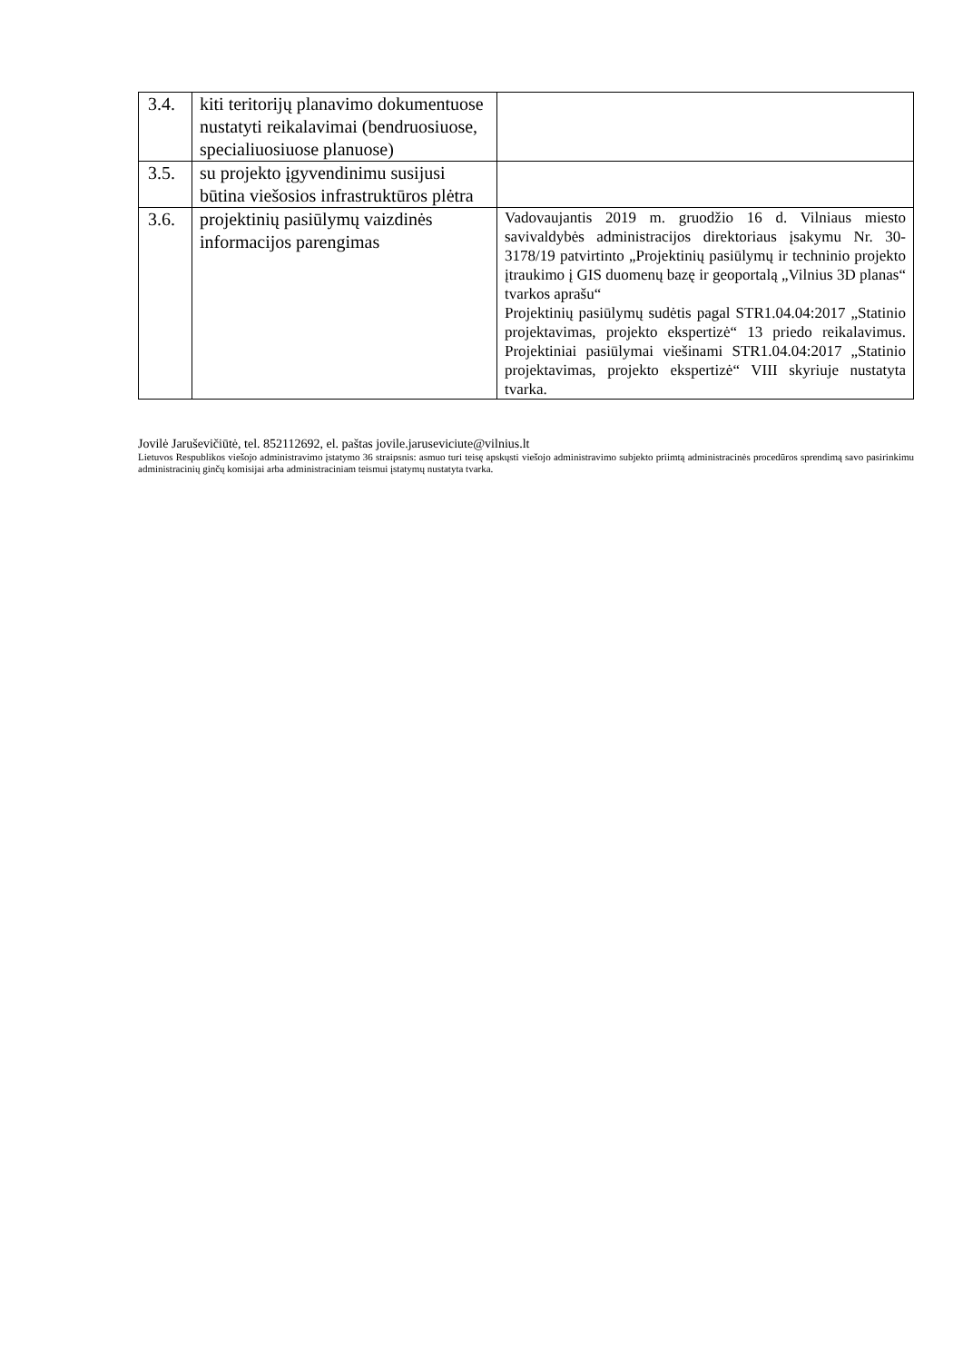| 3.4. | kiti teritorijų planavimo dokumentuose nustatyti reikalavimai (bendruosiuose, specialiuosiuose planuose) | |
| 3.5. | su projekto įgyvendinimu susijusi būtina viešosios infrastruktūros plėtra | |
| 3.6. | projektinių pasiūlymų vaizdinės informacijos parengimas | Vadovaujantis 2019 m. gruodžio 16 d. Vilniaus miesto savivaldybės administracijos direktoriaus įsakymu Nr. 30-3178/19 patvirtinto „Projektinių pasiūlymų ir techninio projekto įtraukimo į GIS duomenų bazę ir geoportalą „Vilnius 3D planas“ tvarkos aprašu“ Projektinių pasiūlymų sudėtis pagal STR1.04.04:2017 „Statinio projektavimas, projekto ekspertizė“ 13 priedo reikalavimus. Projektiniai pasiūlymai viešinami STR1.04.04:2017 „Statinio projektavimas, projekto ekspertizė“ VIII skyriuje nustatyta tvarka. |
Jovilė Jaruševičiūtė, tel. 852112692, el. paštas jovile.jaruseviciute@vilnius.lt
Lietuvos Respublikos viešojo administravimo įstatymo 36 straipsnis: asmuo turi teisę apskųsti viešojo administravimo subjekto priimtą administracinės procedūros sprendimą savo pasirinkimu administracinių ginčų komisijai arba administraciniam teismui įstatymų nustatyta tvarka.